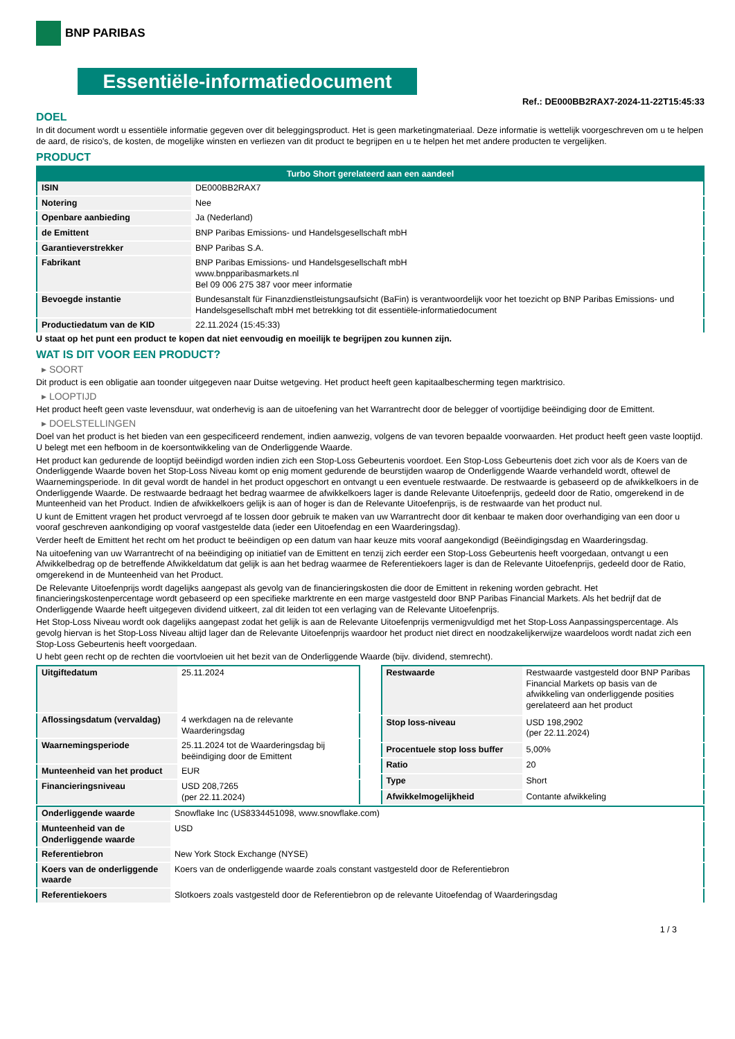BNP PARIBAS
Essentiële-informatiedocument
Ref.: DE000BB2RAX7-2024-11-22T15:45:33
DOEL
In dit document wordt u essentiële informatie gegeven over dit beleggingsproduct. Het is geen marketingmateriaal. Deze informatie is wettelijk voorgeschreven om u te helpen de aard, de risico's, de kosten, de mogelijke winsten en verliezen van dit product te begrijpen en u te helpen het met andere producten te vergelijken.
PRODUCT
| Turbo Short gerelateerd aan een aandeel | |
| --- | --- |
| ISIN | DE000BB2RAX7 |
| Notering | Nee |
| Openbare aanbieding | Ja (Nederland) |
| de Emittent | BNP Paribas Emissions- und Handelsgesellschaft mbH |
| Garantieverstrekker | BNP Paribas S.A. |
| Fabrikant | BNP Paribas Emissions- und Handelsgesellschaft mbH www.bnpparibasmarkets.nl Bel 09 006 275 387 voor meer informatie |
| Bevoegde instantie | Bundesanstalt für Finanzdienstleistungsaufsicht (BaFin) is verantwoordelijk voor het toezicht op BNP Paribas Emissions- und Handelsgesellschaft mbH met betrekking tot dit essentiële-informatiedocument |
| Productiedatum van de KID | 22.11.2024 (15:45:33) |
U staat op het punt een product te kopen dat niet eenvoudig en moeilijk te begrijpen zou kunnen zijn.
WAT IS DIT VOOR EEN PRODUCT?
▸ SOORT
Dit product is een obligatie aan toonder uitgegeven naar Duitse wetgeving. Het product heeft geen kapitaalbescherming tegen marktrisico.
▸ LOOPTIJD
Het product heeft geen vaste levensduur, wat onderhevig is aan de uitoefening van het Warrantrecht door de belegger of voortijdige beëindiging door de Emittent.
▸ DOELSTELLINGEN
Doel van het product is het bieden van een gespecificeerd rendement, indien aanwezig, volgens de van tevoren bepaalde voorwaarden. Het product heeft geen vaste looptijd. U belegt met een hefboom in de koersontwikkeling van de Onderliggende Waarde.
Het product kan gedurende de looptijd beëindigd worden indien zich een Stop-Loss Gebeurtenis voordoet. Een Stop-Loss Gebeurtenis doet zich voor als de Koers van de Onderliggende Waarde boven het Stop-Loss Niveau komt op enig moment gedurende de beurstijden waarop de Onderliggende Waarde verhandeld wordt, oftewel de Waarnemingsperiode. In dit geval wordt de handel in het product opgeschort en ontvangt u een eventuele restwaarde. De restwaarde is gebaseerd op de afwikkelkoers in de Onderliggende Waarde. De restwaarde bedraagt het bedrag waarmee de afwikkelkoers lager is dande Relevante Uitoefenprijs, gedeeld door de Ratio, omgerekend in de Munteenheid van het Product. Indien de afwikkelkoers gelijk is aan of hoger is dan de Relevante Uitoefenprijs, is de restwaarde van het product nul.
U kunt de Emittent vragen het product vervroegd af te lossen door gebruik te maken van uw Warrantrecht door dit kenbaar te maken door overhandiging van een door u vooraf geschreven aankondiging op vooraf vastgestelde data (ieder een Uitoefendag en een Waarderingsdag).
Verder heeft de Emittent het recht om het product te beëindigen op een datum van haar keuze mits vooraf aangekondigd (Beëindigingsdag en Waarderingsdag.
Na uitoefening van uw Warrantrecht of na beëindiging op initiatief van de Emittent en tenzij zich eerder een Stop-Loss Gebeurtenis heeft voorgedaan, ontvangt u een Afwikkelbedrag op de betreffende Afwikkeldatum dat gelijk is aan het bedrag waarmee de Referentiekoers lager is dan de Relevante Uitoefenprijs, gedeeld door de Ratio, omgerekend in de Munteenheid van het Product.
De Relevante Uitoefenprijs wordt dagelijks aangepast als gevolg van de financieringskosten die door de Emittent in rekening worden gebracht. Het financieringskostenpercentage wordt gebaseerd op een specifieke marktrente en een marge vastgesteld door BNP Paribas Financial Markets. Als het bedrijf dat de Onderliggende Waarde heeft uitgegeven dividend uitkeert, zal dit leiden tot een verlaging van de Relevante Uitoefenprijs.
Het Stop-Loss Niveau wordt ook dagelijks aangepast zodat het gelijk is aan de Relevante Uitoefenprijs vermenigvuldigd met het Stop-Loss Aanpassingspercentage. Als gevolg hiervan is het Stop-Loss Niveau altijd lager dan de Relevante Uitoefenprijs waardoor het product niet direct en noodzakelijkerwijze waardeloos wordt nadat zich een Stop-Loss Gebeurtenis heeft voorgedaan.
U hebt geen recht op de rechten die voortvloeien uit het bezit van de Onderliggende Waarde (bijv. dividend, stemrecht).
| Uitgiftedatum | 25.11.2024 |
| Aflossingsdatum (vervaldag) | 4 werkdagen na de relevante Waarderingsdag |
| Waarnemingsperiode | 25.11.2024 tot de Waarderingsdag bij beëindiging door de Emittent |
| Munteenheid van het product | EUR |
| Financieringsniveau | USD 208,7265 (per 22.11.2024) |
| Restwaarde | Restwaarde vastgesteld door BNP Paribas Financial Markets op basis van de afwikkeling van onderliggende posities gerelateerd aan het product |
| Stop loss-niveau | USD 198,2902 (per 22.11.2024) |
| Procentuele stop loss buffer | 5,00% |
| Ratio | 20 |
| Type | Short |
| Afwikkelmogelijkheid | Contante afwikkeling |
| Onderliggende waarde | Snowflake Inc (US8334451098, www.snowflake.com) |
| Munteenheid van de Onderliggende waarde | USD |
| Referentiebron | New York Stock Exchange (NYSE) |
| Koers van de onderliggende waarde | Koers van de onderliggende waarde zoals constant vastgesteld door de Referentiebron |
| Referentiekoers | Slotkoers zoals vastgesteld door de Referentiebron op de relevante Uitoefendag of Waarderingsdag |
1 / 3